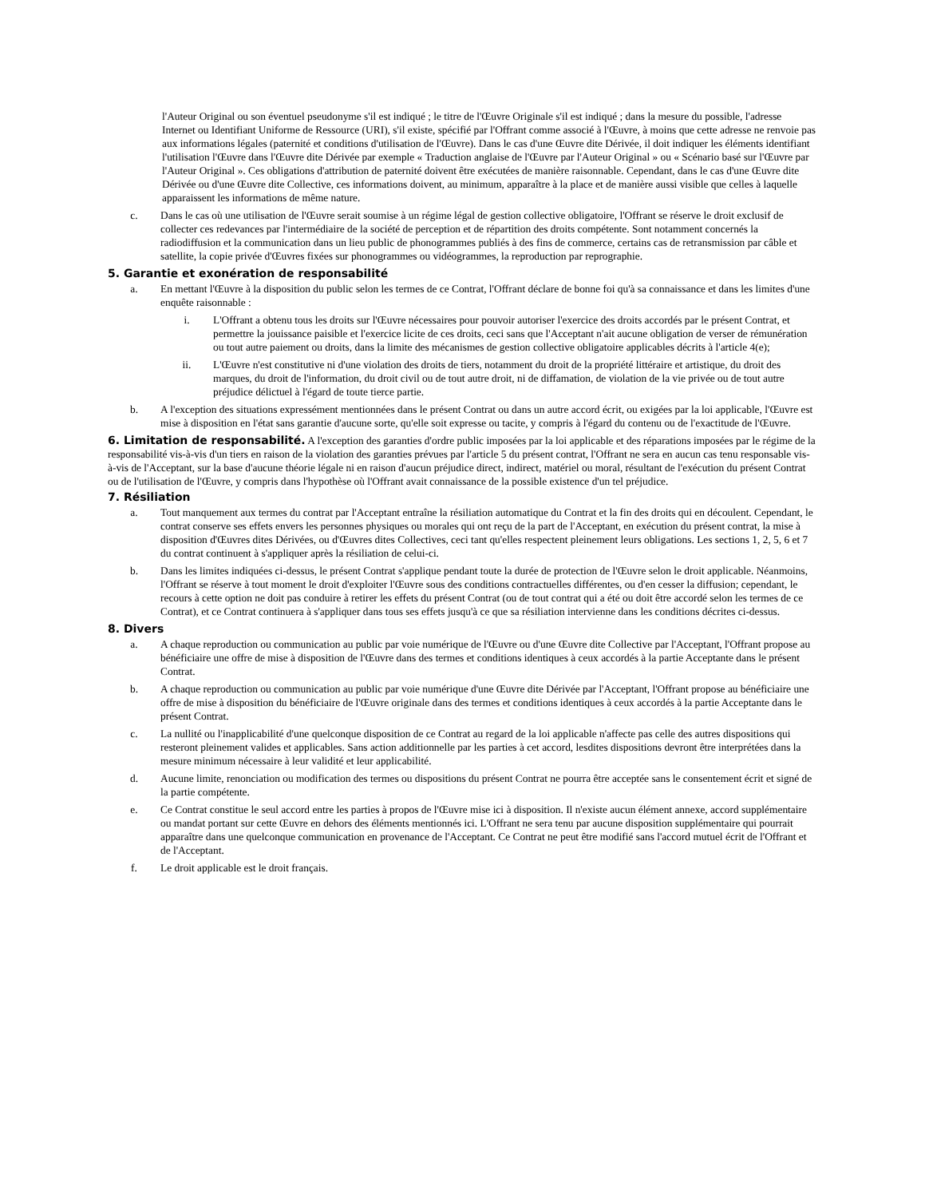l'Auteur Original ou son éventuel pseudonyme s'il est indiqué ; le titre de l'Œuvre Originale s'il est indiqué ; dans la mesure du possible, l'adresse Internet ou Identifiant Uniforme de Ressource (URI), s'il existe, spécifié par l'Offrant comme associé à l'Œuvre, à moins que cette adresse ne renvoie pas aux informations légales (paternité et conditions d'utilisation de l'Œuvre). Dans le cas d'une Œuvre dite Dérivée, il doit indiquer les éléments identifiant l'utilisation l'Œuvre dans l'Œuvre dite Dérivée par exemple « Traduction anglaise de l'Œuvre par l'Auteur Original » ou « Scénario basé sur l'Œuvre par l'Auteur Original ». Ces obligations d'attribution de paternité doivent être exécutées de manière raisonnable. Cependant, dans le cas d'une Œuvre dite Dérivée ou d'une Œuvre dite Collective, ces informations doivent, au minimum, apparaître à la place et de manière aussi visible que celles à laquelle apparaissent les informations de même nature.
c. Dans le cas où une utilisation de l'Œuvre serait soumise à un régime légal de gestion collective obligatoire, l'Offrant se réserve le droit exclusif de collecter ces redevances par l'intermédiaire de la société de perception et de répartition des droits compétente. Sont notamment concernés la radiodiffusion et la communication dans un lieu public de phonogrammes publiés à des fins de commerce, certains cas de retransmission par câble et satellite, la copie privée d'Œuvres fixées sur phonogrammes ou vidéogrammes, la reproduction par reprographie.
5. Garantie et exonération de responsabilité
a. En mettant l'Œuvre à la disposition du public selon les termes de ce Contrat, l'Offrant déclare de bonne foi qu'à sa connaissance et dans les limites d'une enquête raisonnable :
i. L'Offrant a obtenu tous les droits sur l'Œuvre nécessaires pour pouvoir autoriser l'exercice des droits accordés par le présent Contrat, et permettre la jouissance paisible et l'exercice licite de ces droits, ceci sans que l'Acceptant n'ait aucune obligation de verser de rémunération ou tout autre paiement ou droits, dans la limite des mécanismes de gestion collective obligatoire applicables décrits à l'article 4(e);
ii. L'Œuvre n'est constitutive ni d'une violation des droits de tiers, notamment du droit de la propriété littéraire et artistique, du droit des marques, du droit de l'information, du droit civil ou de tout autre droit, ni de diffamation, de violation de la vie privée ou de tout autre préjudice délictuel à l'égard de toute tierce partie.
b. A l'exception des situations expressément mentionnées dans le présent Contrat ou dans un autre accord écrit, ou exigées par la loi applicable, l'Œuvre est mise à disposition en l'état sans garantie d'aucune sorte, qu'elle soit expresse ou tacite, y compris à l'égard du contenu ou de l'exactitude de l'Œuvre.
6. Limitation de responsabilité. A l'exception des garanties d'ordre public imposées par la loi applicable et des réparations imposées par le régime de la responsabilité vis-à-vis d'un tiers en raison de la violation des garanties prévues par l'article 5 du présent contrat, l'Offrant ne sera en aucun cas tenu responsable vis-à-vis de l'Acceptant, sur la base d'aucune théorie légale ni en raison d'aucun préjudice direct, indirect, matériel ou moral, résultant de l'exécution du présent Contrat ou de l'utilisation de l'Œuvre, y compris dans l'hypothèse où l'Offrant avait connaissance de la possible existence d'un tel préjudice.
7. Résiliation
a. Tout manquement aux termes du contrat par l'Acceptant entraîne la résiliation automatique du Contrat et la fin des droits qui en découlent. Cependant, le contrat conserve ses effets envers les personnes physiques ou morales qui ont reçu de la part de l'Acceptant, en exécution du présent contrat, la mise à disposition d'Œuvres dites Dérivées, ou d'Œuvres dites Collectives, ceci tant qu'elles respectent pleinement leurs obligations. Les sections 1, 2, 5, 6 et 7 du contrat continuent à s'appliquer après la résiliation de celui-ci.
b. Dans les limites indiquées ci-dessus, le présent Contrat s'applique pendant toute la durée de protection de l'Œuvre selon le droit applicable. Néanmoins, l'Offrant se réserve à tout moment le droit d'exploiter l'Œuvre sous des conditions contractuelles différentes, ou d'en cesser la diffusion; cependant, le recours à cette option ne doit pas conduire à retirer les effets du présent Contrat (ou de tout contrat qui a été ou doit être accordé selon les termes de ce Contrat), et ce Contrat continuera à s'appliquer dans tous ses effets jusqu'à ce que sa résiliation intervienne dans les conditions décrites ci-dessus.
8. Divers
a. A chaque reproduction ou communication au public par voie numérique de l'Œuvre ou d'une Œuvre dite Collective par l'Acceptant, l'Offrant propose au bénéficiaire une offre de mise à disposition de l'Œuvre dans des termes et conditions identiques à ceux accordés à la partie Acceptante dans le présent Contrat.
b. A chaque reproduction ou communication au public par voie numérique d'une Œuvre dite Dérivée par l'Acceptant, l'Offrant propose au bénéficiaire une offre de mise à disposition du bénéficiaire de l'Œuvre originale dans des termes et conditions identiques à ceux accordés à la partie Acceptante dans le présent Contrat.
c. La nullité ou l'inapplicabilité d'une quelconque disposition de ce Contrat au regard de la loi applicable n'affecte pas celle des autres dispositions qui resteront pleinement valides et applicables. Sans action additionnelle par les parties à cet accord, lesdites dispositions devront être interprétées dans la mesure minimum nécessaire à leur validité et leur applicabilité.
d. Aucune limite, renonciation ou modification des termes ou dispositions du présent Contrat ne pourra être acceptée sans le consentement écrit et signé de la partie compétente.
e. Ce Contrat constitue le seul accord entre les parties à propos de l'Œuvre mise ici à disposition. Il n'existe aucun élément annexe, accord supplémentaire ou mandat portant sur cette Œuvre en dehors des éléments mentionnés ici. L'Offrant ne sera tenu par aucune disposition supplémentaire qui pourrait apparaître dans une quelconque communication en provenance de l'Acceptant. Ce Contrat ne peut être modifié sans l'accord mutuel écrit de l'Offrant et de l'Acceptant.
f. Le droit applicable est le droit français.